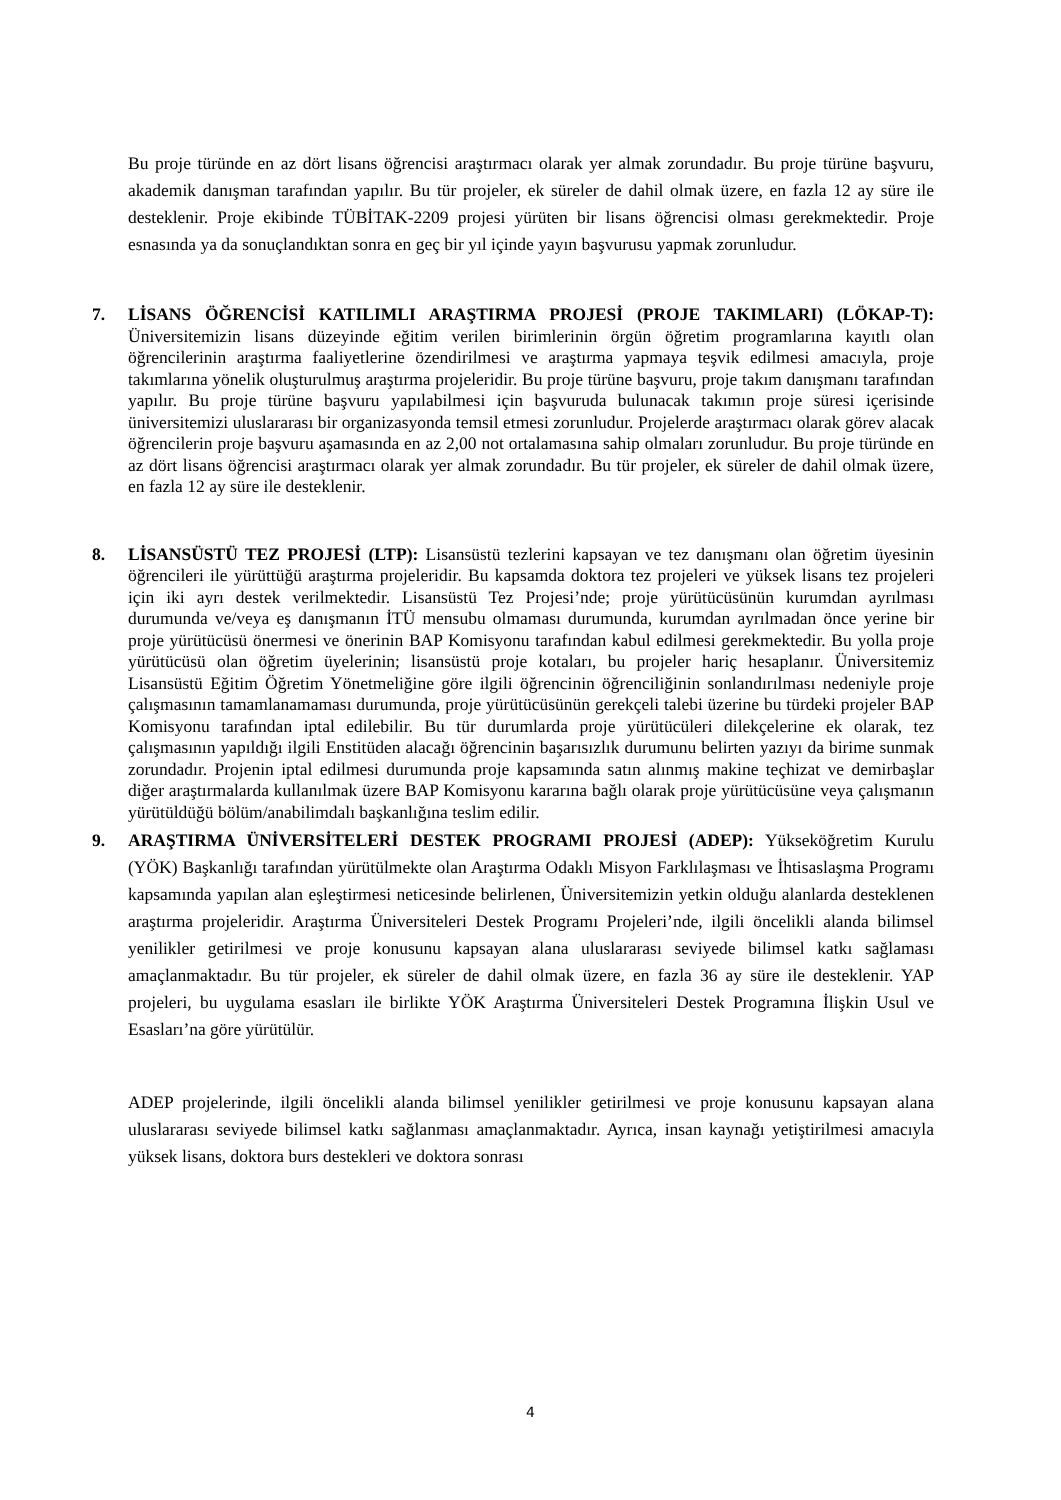Bu proje türünde en az dört lisans öğrencisi araştırmacı olarak yer almak zorundadır. Bu proje türüne başvuru, akademik danışman tarafından yapılır. Bu tür projeler, ek süreler de dahil olmak üzere, en fazla 12 ay süre ile desteklenir. Proje ekibinde TÜBİTAK-2209 projesi yürüten bir lisans öğrencisi olması gerekmektedir. Proje esnasında ya da sonuçlandıktan sonra en geç bir yıl içinde yayın başvurusu yapmak zorunludur.
7. LİSANS ÖĞRENCİSİ KATILIMLI ARAŞTIRMA PROJESİ (PROJE TAKIMLARI) (LÖKAP-T): Üniversitemizin lisans düzeyinde eğitim verilen birimlerinin örgün öğretim programlarına kayıtlı olan öğrencilerinin araştırma faaliyetlerine özendirilmesi ve araştırma yapmaya teşvik edilmesi amacıyla, proje takımlarına yönelik oluşturulmuş araştırma projeleridir. Bu proje türüne başvuru, proje takım danışmanı tarafından yapılır. Bu proje türüne başvuru yapılabilmesi için başvuruda bulunacak takımın proje süresi içerisinde üniversitemizi uluslararası bir organizasyonda temsil etmesi zorunludur. Projelerde araştırmacı olarak görev alacak öğrencilerin proje başvuru aşamasında en az 2,00 not ortalamasına sahip olmaları zorunludur. Bu proje türünde en az dört lisans öğrencisi araştırmacı olarak yer almak zorundadır. Bu tür projeler, ek süreler de dahil olmak üzere, en fazla 12 ay süre ile desteklenir.
8. LİSANSÜSTÜ TEZ PROJESİ (LTP): Lisansüstü tezlerini kapsayan ve tez danışmanı olan öğretim üyesinin öğrencileri ile yürüttüğü araştırma projeleridir. Bu kapsamda doktora tez projeleri ve yüksek lisans tez projeleri için iki ayrı destek verilmektedir. Lisansüstü Tez Projesi’nde; proje yürütücüsünün kurumdan ayrılması durumunda ve/veya eş danışmanın İTÜ mensubu olmaması durumunda, kurumdan ayrılmadan önce yerine bir proje yürütücüsü önermesi ve önerinin BAP Komisyonu tarafından kabul edilmesi gerekmektedir. Bu yolla proje yürütücüsü olan öğretim üyelerinin; lisansüstü proje kotaları, bu projeler hariç hesaplanır. Üniversitemiz Lisansüstü Eğitim Öğretim Yönetmeliğine göre ilgili öğrencinin öğrenciliğinin sonlandırılması nedeniyle proje çalışmasının tamamlanamaması durumunda, proje yürütücüsünün gerekçeli talebi üzerine bu türdeki projeler BAP Komisyonu tarafından iptal edilebilir. Bu tür durumlarda proje yürütücüleri dilekçelerine ek olarak, tez çalışmasının yapıldığı ilgili Enstitüden alacağı öğrencinin başarısızlık durumunu belirten yazıyı da birime sunmak zorundadır. Projenin iptal edilmesi durumunda proje kapsamında satın alınmış makine teçhizat ve demirbaşlar diğer araştırmalarda kullanılmak üzere BAP Komisyonu kararına bağlı olarak proje yürütücüsüne veya çalışmanın yürütüldüğü bölüm/anabilimdalı başkanlığına teslim edilir.
9. ARAŞTIRMA ÜNİVERSİTELERİ DESTEK PROGRAMI PROJESİ (ADEP): Yükseköğretim Kurulu (YÖK) Başkanlığı tarafından yürütülmekte olan Araştırma Odaklı Misyon Farklılaşması ve İhtisaslaşma Programı kapsamında yapılan alan eşleştirmesi neticesinde belirlenen, Üniversitemizin yetkin olduğu alanlarda desteklenen araştırma projeleridir. Araştırma Üniversiteleri Destek Programı Projeleri’nde, ilgili öncelikli alanda bilimsel yenilikler getirilmesi ve proje konusunu kapsayan alana uluslararası seviyede bilimsel katkı sağlaması amaçlanmaktadır. Bu tür projeler, ek süreler de dahil olmak üzere, en fazla 36 ay süre ile desteklenir. YAP projeleri, bu uygulama esasları ile birlikte YÖK Araştırma Üniversiteleri Destek Programına İlişkin Usul ve Esasları’na göre yürütülür.
ADEP projelerinde, ilgili öncelikli alanda bilimsel yenilikler getirilmesi ve proje konusunu kapsayan alana uluslararası seviyede bilimsel katkı sağlanması amaçlanmaktadır. Ayrıca, insan kaynağı yetiştirilmesi amacıyla yüksek lisans, doktora burs destekleri ve doktora sonrası
4